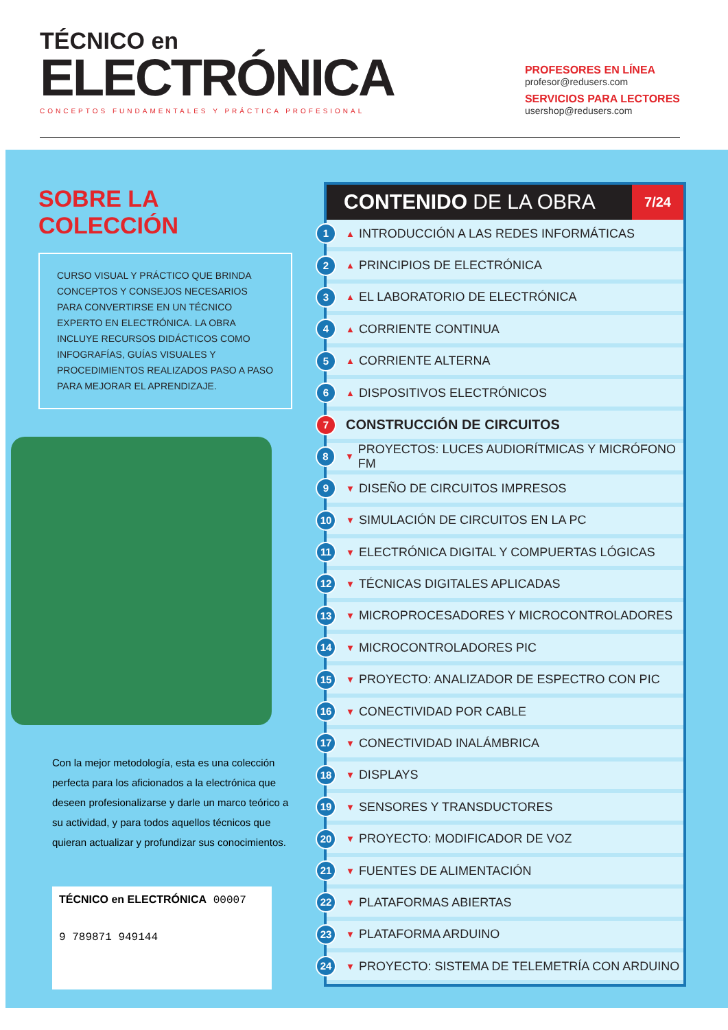TÉCNICO en
ELECTRÓNICA
CONCEPTOS FUNDAMENTALES Y PRÁCTICA PROFESIONAL
PROFESORES EN LÍNEA
profesor@redusers.com
SERVICIOS PARA LECTORES
usershop@redusers.com
SOBRE LA COLECCIÓN
CURSO VISUAL Y PRÁCTICO QUE BRINDA CONCEPTOS Y CONSEJOS NECESARIOS PARA CONVERTIRSE EN UN TÉCNICO EXPERTO EN ELECTRÓNICA. LA OBRA INCLUYE RECURSOS DIDÁCTICOS COMO INFOGRAFÍAS, GUÍAS VISUALES Y PROCEDIMIENTOS REALIZADOS PASO A PASO PARA MEJORAR EL APRENDIZAJE.
Con la mejor metodología, esta es una colección perfecta para los aficionados a la electrónica que deseen profesionalizarse y darle un marco teórico a su actividad, y para todos aquellos técnicos que quieran actualizar y profundizar sus conocimientos.
TÉCNICO en ELECTRÓNICA 00007
9 789871 949144
CONTENIDO DE LA OBRA 7/24
1 ▲ INTRODUCCIÓN A LAS REDES INFORMÁTICAS
2 ▲ PRINCIPIOS DE ELECTRÓNICA
3 ▲ EL LABORATORIO DE ELECTRÓNICA
4 ▲ CORRIENTE CONTINUA
5 ▲ CORRIENTE ALTERNA
6 ▲ DISPOSITIVOS ELECTRÓNICOS
7 CONSTRUCCIÓN DE CIRCUITOS
8 ▼ PROYECTOS: LUCES AUDIORÍTMICAS Y MICRÓFONO FM
9 ▼ DISEÑO DE CIRCUITOS IMPRESOS
10 ▼ SIMULACIÓN DE CIRCUITOS EN LA PC
11 ▼ ELECTRÓNICA DIGITAL Y COMPUERTAS LÓGICAS
12 ▼ TÉCNICAS DIGITALES APLICADAS
13 ▼ MICROPROCESADORES Y MICROCONTROLADORES
14 ▼ MICROCONTROLADORES PIC
15 ▼ PROYECTO: ANALIZADOR DE ESPECTRO CON PIC
16 ▼ CONECTIVIDAD POR CABLE
17 ▼ CONECTIVIDAD INALÁMBRICA
18 ▼ DISPLAYS
19 ▼ SENSORES Y TRANSDUCTORES
20 ▼ PROYECTO: MODIFICADOR DE VOZ
21 ▼ FUENTES DE ALIMENTACIÓN
22 ▼ PLATAFORMAS ABIERTAS
23 ▼ PLATAFORMA ARDUINO
24 ▼ PROYECTO: SISTEMA DE TELEMETRÍA CON ARDUINO